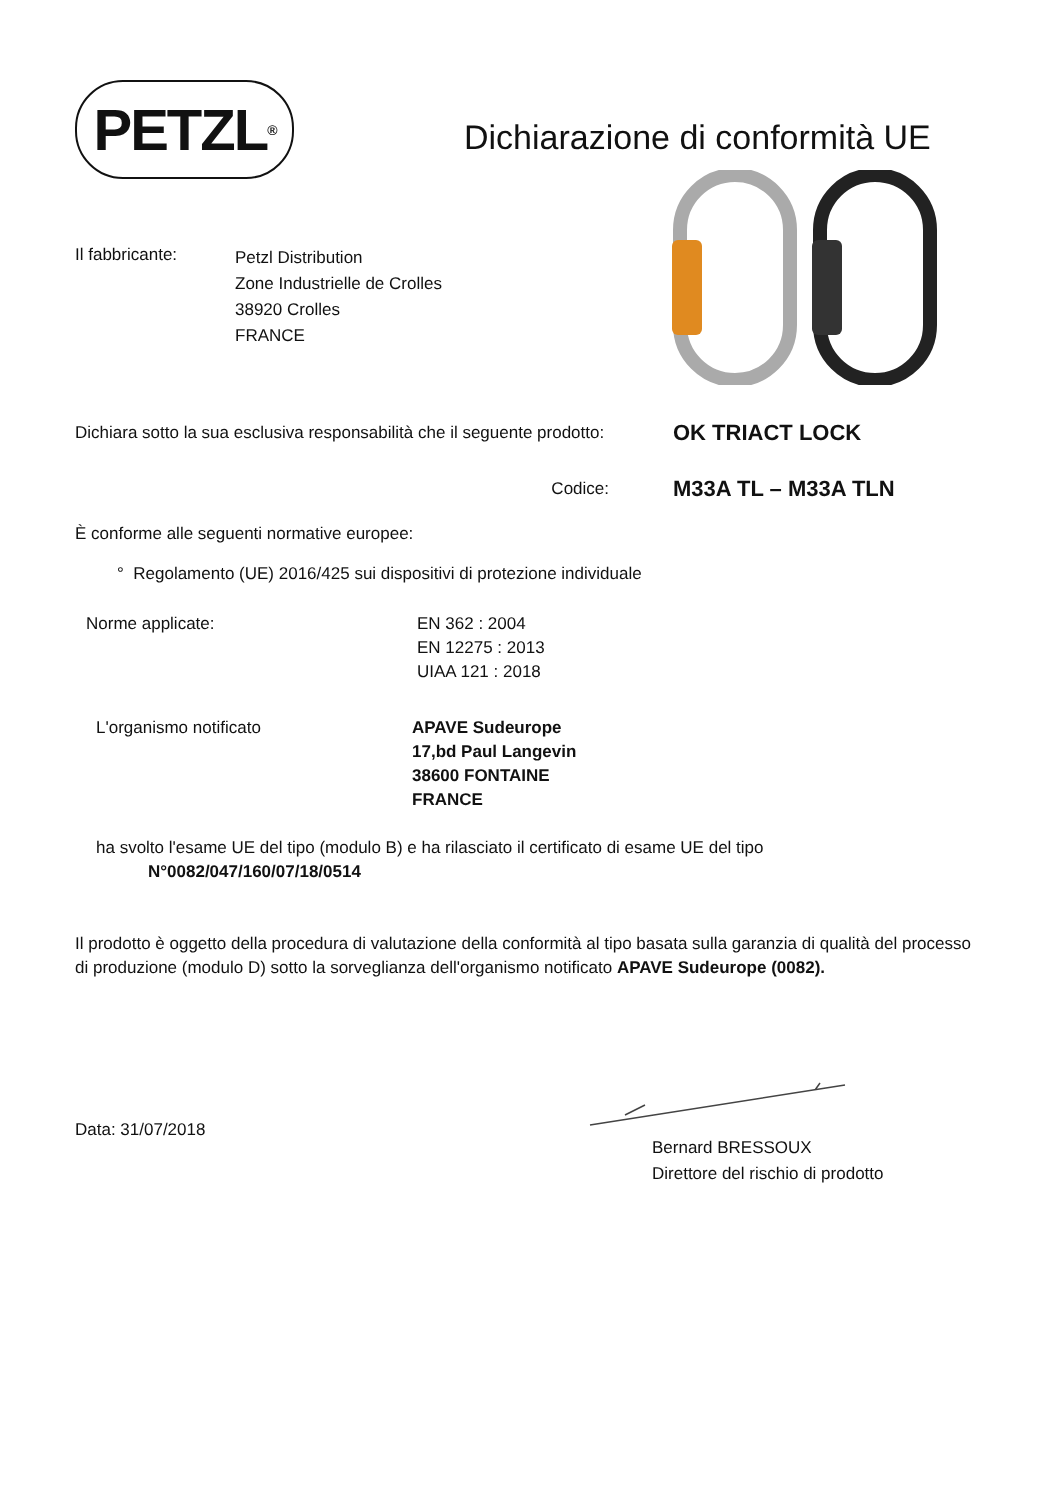PETZL<sup>®</sup>
Dichiarazione di conformità UE
Il fabbricante:
Petzl Distribution
Zone Industrielle de Crolles
38920 Crolles
FRANCE
Dichiara sotto la sua esclusiva responsabilità che il seguente prodotto:
OK TRIACT LOCK
Codice:
M33A TL – M33A TLN
È conforme alle seguenti normative europee:
° Regolamento (UE) 2016/425 sui dispositivi di protezione individuale
Norme applicate: EN 362 : 2004
EN 12275 : 2013
UIAA 121 : 2018
L'organismo notificato APAVE Sudeurope
17,bd Paul Langevin
38600 FONTAINE
FRANCE
ha svolto l'esame UE del tipo (modulo B) e ha rilasciato il certificato di esame UE del tipo
N°0082/047/160/07/18/0514
Il prodotto è oggetto della procedura di valutazione della conformità al tipo basata sulla garanzia di qualità del processo di produzione (modulo D) sotto la sorveglianza dell'organismo notificato APAVE Sudeurope (0082).
Data: 31/07/2018
Bernard BRESSOUX
Direttore del rischio di prodotto